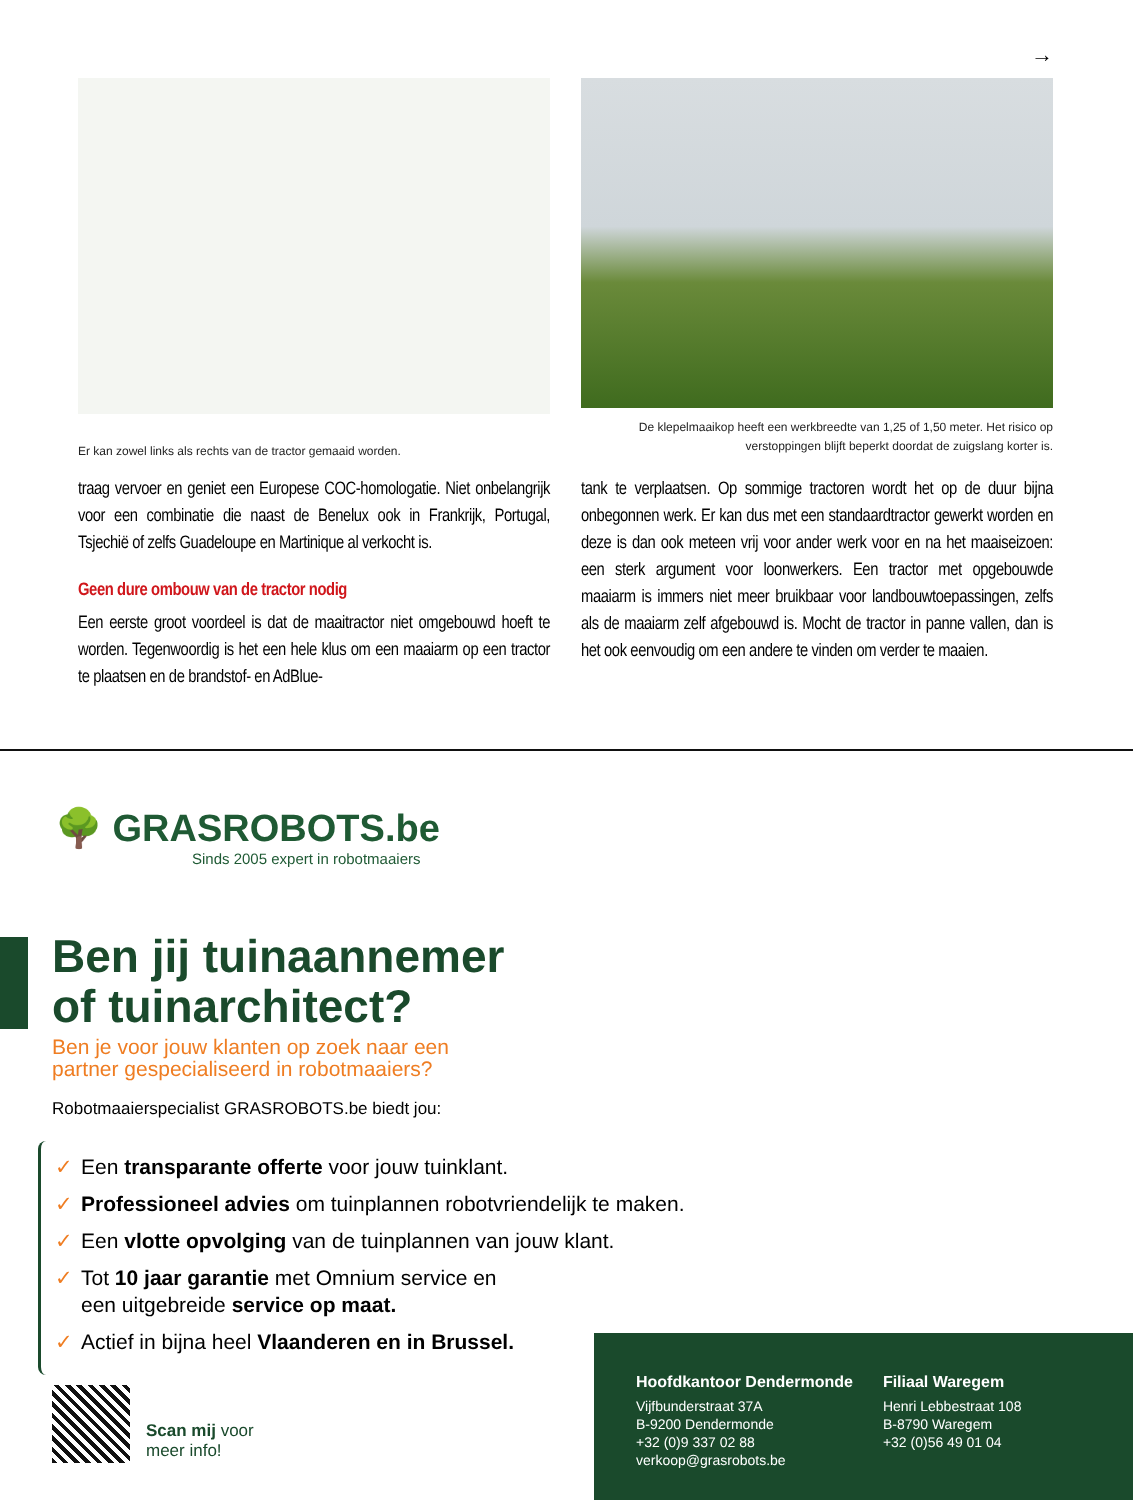→
Er kan zowel links als rechts van de tractor gemaaid worden.
De klepelmaaikop heeft een werkbreedte van 1,25 of 1,50 meter. Het risico op verstoppingen blijft beperkt doordat de zuigslang korter is.
traag vervoer en geniet een Europese COC-homologatie. Niet onbelangrijk voor een combinatie die naast de Benelux ook in Frankrijk, Portugal, Tsjechië of zelfs Guadeloupe en Martinique al verkocht is.
Geen dure ombouw van de tractor nodig
Een eerste groot voordeel is dat de maaitractor niet omgebouwd hoeft te worden. Tegenwoordig is het een hele klus om een maaiarm op een tractor te plaatsen en de brandstof- en AdBlue-
tank te verplaatsen. Op sommige tractoren wordt het op de duur bijna onbegonnen werk. Er kan dus met een standaardtractor gewerkt worden en deze is dan ook meteen vrij voor ander werk voor en na het maaiseizoen: een sterk argument voor loonwerkers. Een tractor met opgebouwde maaiarm is immers niet meer bruikbaar voor landbouwtoepassingen, zelfs als de maaiarm zelf afgebouwd is. Mocht de tractor in panne vallen, dan is het ook eenvoudig om een andere te vinden om verder te maaien.
🌳 GRASROBOTS.be
Sinds 2005 expert in robotmaaiers
Ben jij tuinaannemer
of tuinarchitect?
Ben je voor jouw klanten op zoek naar een
partner gespecialiseerd in robotmaaiers?
Robotmaaierspecialist GRASROBOTS.be biedt jou:
✓ Een transparante offerte voor jouw tuinklant.
✓ Professioneel advies om tuinplannen robotvriendelijk te maken.
✓ Een vlotte opvolging van de tuinplannen van jouw klant.
✓ Tot 10 jaar garantie met Omnium service en
een uitgebreide service op maat.
✓ Actief in bijna heel Vlaanderen en in Brussel.
Scan mij voor
meer info!
Hoofdkantoor Dendermonde
Vijfbunderstraat 37A
B-9200 Dendermonde
+32 (0)9 337 02 88
verkoop@grasrobots.be
Filiaal Waregem
Henri Lebbestraat 108
B-8790 Waregem
+32 (0)56 49 01 04